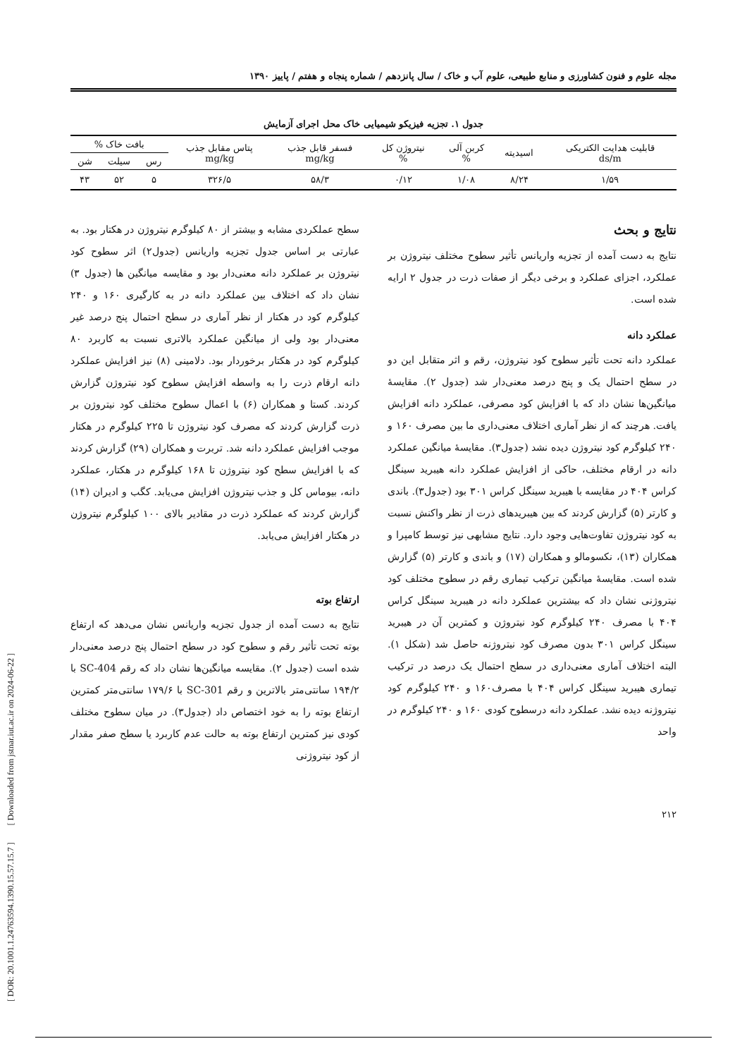[ DOR: 20.1001.1.24763594.1390.15.57.15.7 ] [ Downloaded from jstnar.iut.ac.ir on 2024-06-22 ]
مجله علوم و فنون کشاورزی و منابع طبیعی، علوم آب و خاک / سال پانزدهم / شماره پنجاه و هفتم / پاییز ۱۳۹۰
جدول ۱. تجزیه فیزیکو شیمیایی خاک محل اجرای آزمایش
| قابلیت هدایت الکتریکی ds/m | اسیدیته | کربن آلی % | نیتروژن کل % | فسفر قابل جذب mg/kg | پتاس مقابل جذب mg/kg | بافت خاک % | | |
| --- | --- | --- | --- | --- | --- | --- | --- | --- |
| | | | | | | رس | سیلت | شن |
| ۱/۵۹ | ۸/۲۴ | ۱/۰۸ | ۰/۱۲ | ۵۸/۳ | ۳۲۶/۵ | ۵ | ۵۲ | ۴۳ |
نتایج و بحث
نتایج به دست آمده از تجزیه واریانس تأثیر سطوح مختلف نیتروژن بر عملکرد، اجزای عملکرد و برخی دیگر از صفات ذرت در جدول ۲ ارایه شده است.
عملکرد دانه
عملکرد دانه تحت تأثیر سطوح کود نیتروژن، رقم و اثر متقابل این دو در سطح احتمال یک و پنج درصد معنی‌دار شد (جدول ۲). مقایسهٔ میانگین‌ها نشان داد که با افزایش کود مصرفی، عملکرد دانه افزایش یافت. هرچند که از نظر آماری اختلاف معنی‌داری ما بین مصرف ۱۶۰ و ۲۴۰ کیلوگرم کود نیتروژن دیده نشد (جدول۳). مقایسهٔ میانگین عملکرد دانه در ارقام مختلف، حاکی از افزایش عملکرد دانه هیبرید سینگل کراس ۴۰۴ در مقایسه با هیبرید سینگل کراس ۳۰۱ بود (جدول۳). باندی و کارتر (۵) گزارش کردند که بین هیبریدهای ذرت از نظر واکنش نسبت به کود نیتروژن تفاوت‌هایی وجود دارد. نتایج مشابهی نیز توسط کامپرا و همکاران (۱۳)، نکسومالو و همکاران (۱۷) و باندی و کارتر (۵) گزارش شده است. مقایسهٔ میانگین ترکیب تیماری رقم در سطوح مختلف کود نیتروژنی نشان داد که بیشترین عملکرد دانه در هیبرید سینگل کراس ۴۰۴ با مصرف ۲۴۰ کیلوگرم کود نیتروژن و کمترین آن در هیبرید سینگل کراس ۳۰۱ بدون مصرف کود نیتروژنه حاصل شد (شکل ۱). البته اختلاف آماری معنی‌داری در سطح احتمال یک درصد در ترکیب تیماری هیبرید سینگل کراس ۴۰۴ با مصرف۱۶۰ و ۲۴۰ کیلوگرم کود نیتروژنه دیده نشد. عملکرد دانه درسطوح کودی ۱۶۰ و ۲۴۰ کیلوگرم در واحد
سطح عملکردی مشابه و بیشتر از ۸۰ کیلوگرم نیتروژن در هکتار بود. به عبارتی بر اساس جدول تجزیه واریانس (جدول۲) اثر سطوح کود نیتروژن بر عملکرد دانه معنی‌دار بود و مقایسه میانگین ها (جدول ۳) نشان داد که اختلاف بین عملکرد دانه در به کارگیری ۱۶۰ و ۲۴۰ کیلوگرم کود در هکتار از نظر آماری در سطح احتمال پنج درصد غیر معنی‌دار بود ولی از میانگین عملکرد بالاتری نسبت به کاربرد ۸۰ کیلوگرم کود در هکتار برخوردار بود. دلامینی (۸) نیز افزایش عملکرد دانه ارقام ذرت را به واسطه افزایش سطوح کود نیتروژن گزارش کردند. کستا و همکاران (۶) با اعمال سطوح مختلف کود نیتروژن بر ذرت گزارش کردند که مصرف کود نیتروژن تا ۲۲۵ کیلوگرم در هکتار موجب افزایش عملکرد دانه شد. تربرت و همکاران (۲۹) گزارش کردند که با افزایش سطح کود نیتروژن تا ۱۶۸ کیلوگرم در هکتار، عملکرد دانه، بیوماس کل و جذب نیتروژن افزایش می‌یابد. کگب و ادیران (۱۴) گزارش کردند که عملکرد ذرت در مقادیر بالای ۱۰۰ کیلوگرم نیتروژن در هکتار افزایش می‌یابد.
ارتفاع بوته
نتایج به دست آمده از جدول تجزیه واریانس نشان می‌دهد که ارتفاع بوته تحت تأثیر رقم و سطوح کود در سطح احتمال پنج درصد معنی‌دار شده است (جدول ۲). مقایسه میانگین‌ها نشان داد که رقم SC-404 با ۱۹۴/۲ سانتی‌متر بالاترین و رقم SC-301 با ۱۷۹/۶ سانتی‌متر کمترین ارتفاع بوته را به خود اختصاص داد (جدول۳). در میان سطوح مختلف کودی نیز کمترین ارتفاع بوته به حالت عدم کاربرد یا سطح صفر مقدار از کود نیتروژنی
۲۱۲